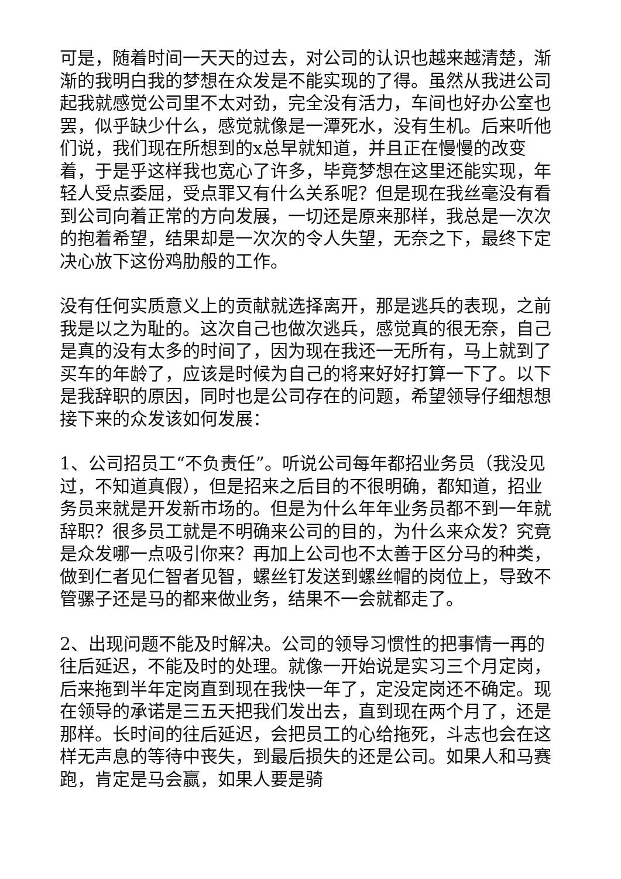可是，随着时间一天天的过去，对公司的认识也越来越清楚，渐渐的我明白我的梦想在众发是不能实现的了得。虽然从我进公司起我就感觉公司里不太对劲，完全没有活力，车间也好办公室也罢，似乎缺少什么，感觉就像是一潭死水，没有生机。后来听他们说，我们现在所想到的x总早就知道，并且正在慢慢的改变着，于是乎这样我也宽心了许多，毕竟梦想在这里还能实现，年轻人受点委屈，受点罪又有什么关系呢？但是现在我丝毫没有看到公司向着正常的方向发展，一切还是原来那样，我总是一次次的抱着希望，结果却是一次次的令人失望，无奈之下，最终下定决心放下这份鸡肋般的工作。
没有任何实质意义上的贡献就选择离开，那是逃兵的表现，之前我是以之为耻的。这次自己也做次逃兵，感觉真的很无奈，自己是真的没有太多的时间了，因为现在我还一无所有，马上就到了买车的年龄了，应该是时候为自己的将来好好打算一下了。以下是我辞职的原因，同时也是公司存在的问题，希望领导仔细想想接下来的众发该如何发展：
1、公司招员工“不负责任”。听说公司每年都招业务员（我没见过，不知道真假），但是招来之后目的不很明确，都知道，招业务员来就是开发新市场的。但是为什么年年业务员都不到一年就辞职？很多员工就是不明确来公司的目的，为什么来众发？究竟是众发哪一点吸引你来？再加上公司也不太善于区分马的种类，做到仁者见仁智者见智，螺丝钉发送到螺丝帽的岗位上，导致不管骡子还是马的都来做业务，结果不一会就都走了。
2、出现问题不能及时解决。公司的领导习惯性的把事情一再的往后延迟，不能及时的处理。就像一开始说是实习三个月定岗，后来拖到半年定岗直到现在我快一年了，定没定岗还不确定。现在领导的承诺是三五天把我们发出去，直到现在两个月了，还是那样。长时间的往后延迟，会把员工的心给拖死，斗志也会在这样无声息的等待中丧失，到最后损失的还是公司。如果人和马赛跑，肯定是马会赢，如果人要是骑